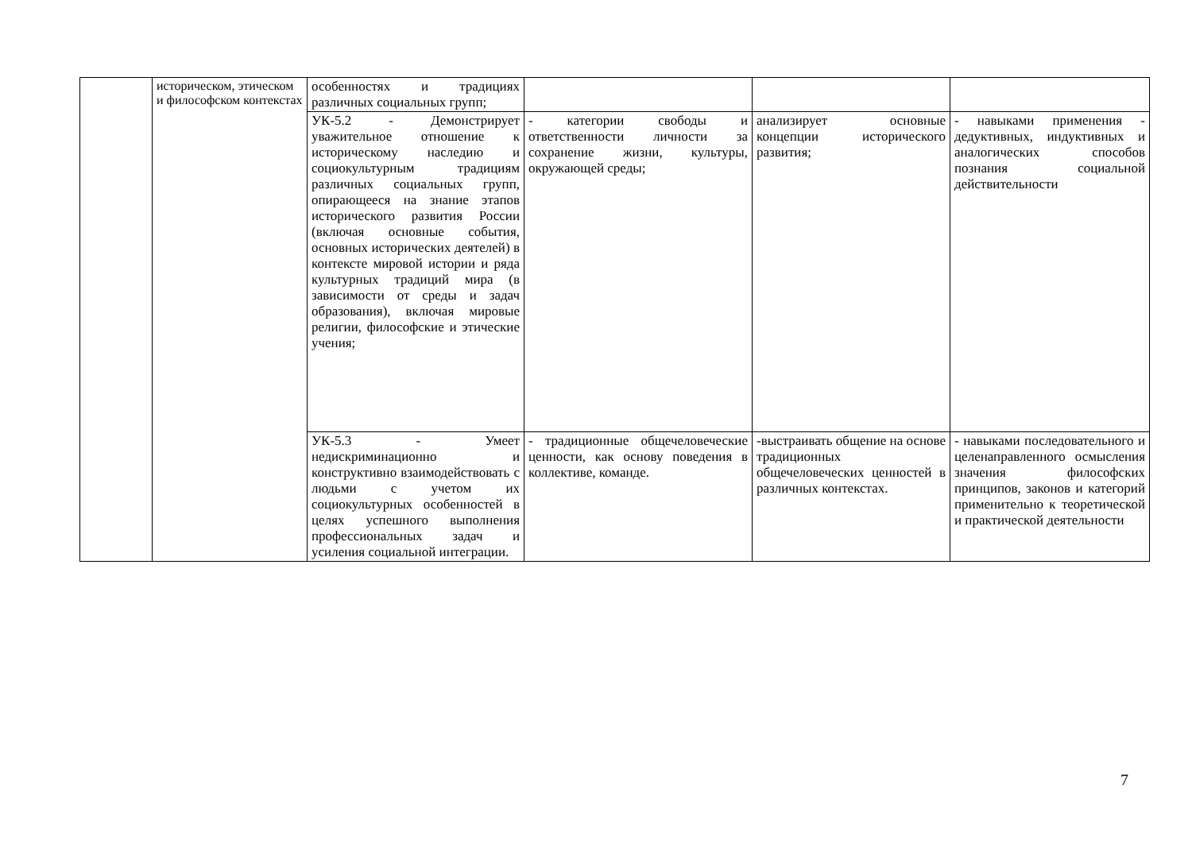| | историческом, этическом и философском контекстах | особенностях и традициях различных социальных групп; | | | |
| | | УК-5.2 - Демонстрирует уважительное отношение к историческому наследию и социокультурным традициям различных социальных групп, опирающееся на знание этапов исторического развития России (включая основные события, основных исторических деятелей) в контексте мировой истории и ряда культурных традиций мира (в зависимости от среды и задач образования), включая мировые религии, философские и этические учения; | - категории свободы и ответственности личности за сохранение жизни, культуры, окружающей среды; | анализирует основные концепции исторического развития; | - навыками применения - дедуктивных, индуктивных и аналогических способов познания социальной действительности |
| | | УК-5.3 - Умеет недискриминационно и конструктивно взаимодействовать с людьми с учетом их социокультурных особенностей в целях успешного выполнения профессиональных задач и усиления социальной интеграции. | - традиционные общечеловеческие ценности, как основу поведения в коллективе, команде. | -выстраивать общение на основе традиционных общечеловеческих ценностей в различных контекстах. | - навыками последовательного и целенаправленного осмысления значения философских принципов, законов и категорий применительно к теоретической и практической деятельности |
7